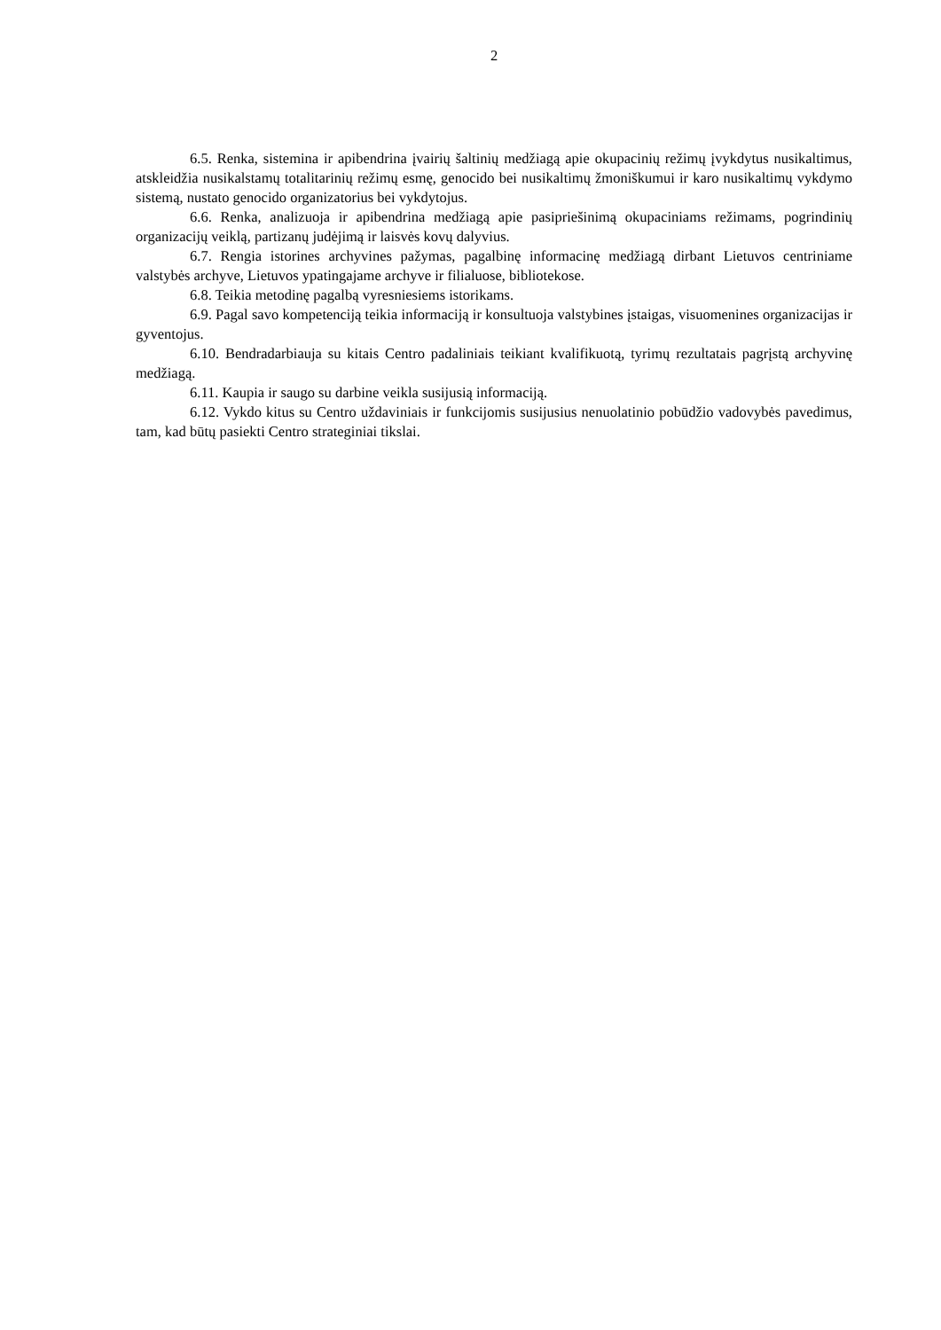2
6.5. Renka, sistemina ir apibendrina įvairių šaltinių medžiagą apie okupacinių režimų įvykdytus nusikaltimus, atskleidžia nusikalstamų totalitarinių režimų esmę, genocido bei nusikaltimų žmoniškumui ir karo nusikaltimų vykdymo sistemą, nustato genocido organizatorius bei vykdytojus.
6.6. Renka, analizuoja ir apibendrina medžiagą apie pasipriešinimą okupaciniams režimams, pogrindinių organizacijų veiklą, partizanų judėjimą ir laisvės kovų dalyvius.
6.7. Rengia istorines archyvines pažymas, pagalbinę informacinę medžiagą dirbant Lietuvos centriniame valstybės archyve, Lietuvos ypatingajame archyve ir filialuose, bibliotekose.
6.8. Teikia metodinę pagalbą vyresniesiems istorikams.
6.9. Pagal savo kompetenciją teikia informaciją ir konsultuoja valstybines įstaigas, visuomenines organizacijas ir gyventojus.
6.10. Bendradarbiauja su kitais Centro padaliniais teikiant kvalifikuotą, tyrimų rezultatais pagrįstą archyvinę medžiagą.
6.11. Kaupia ir saugo su darbine veikla susijusią informaciją.
6.12. Vykdo kitus su Centro uždaviniais ir funkcijomis susijusius nenuolatinio pobūdžio vadovybės pavedimus, tam, kad būtų pasiekti Centro strateginiai tikslai.